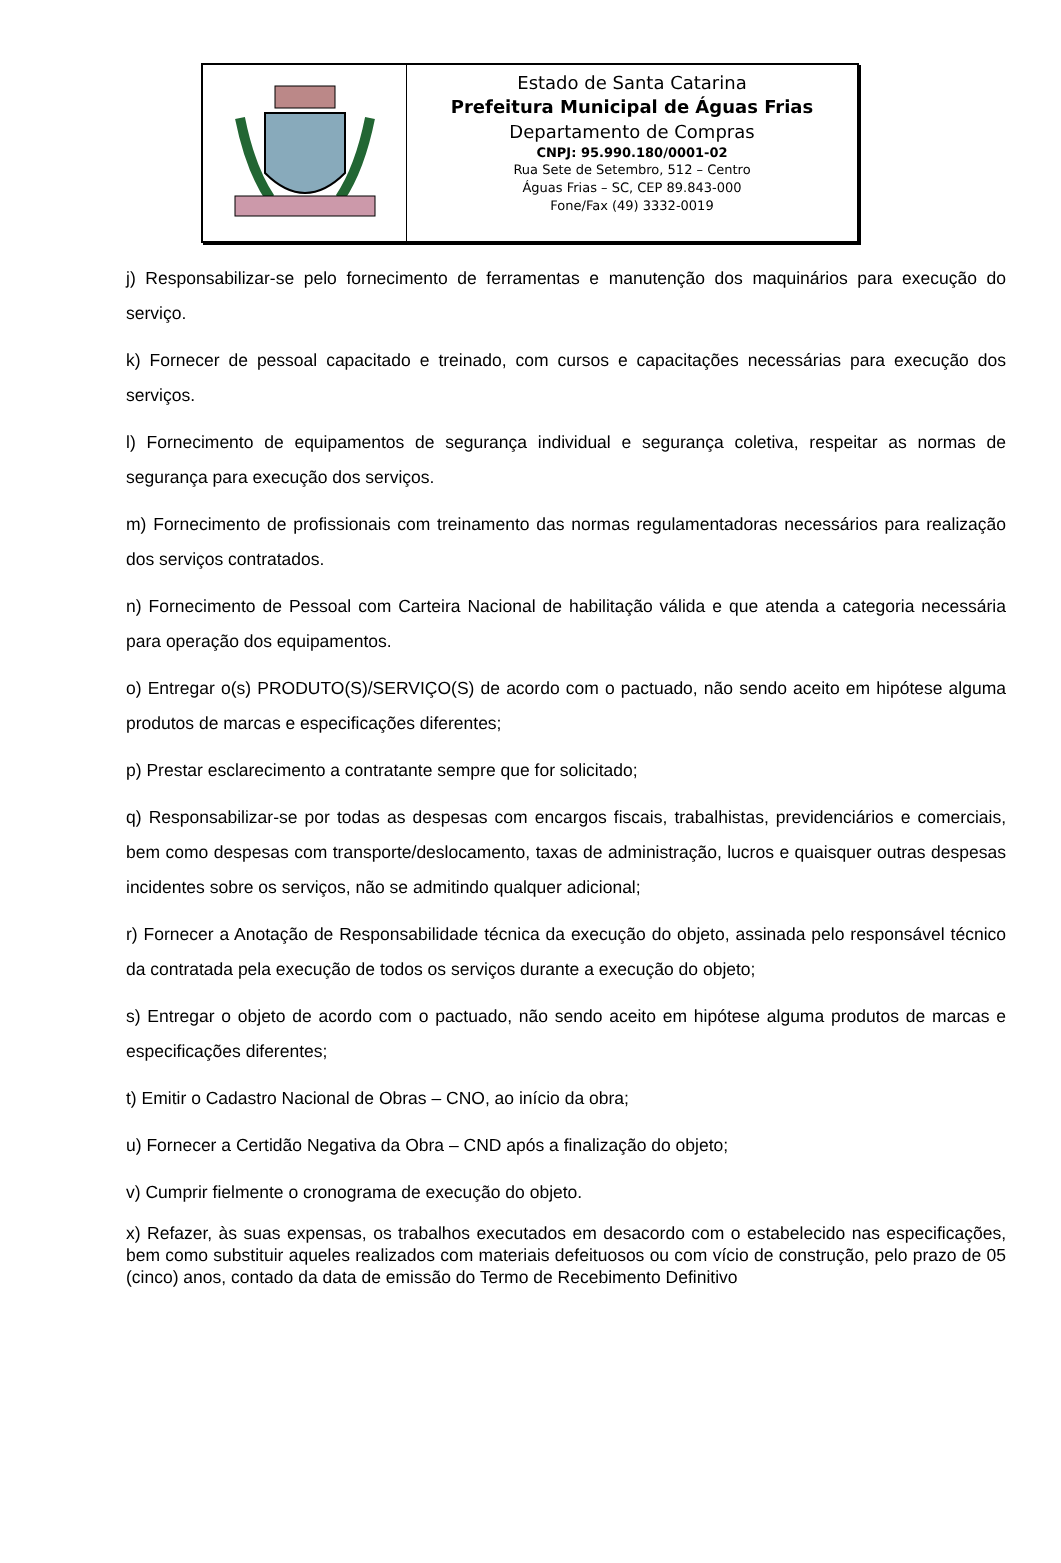Estado de Santa Catarina
Prefeitura Municipal de Águas Frias
Departamento de Compras
CNPJ: 95.990.180/0001-02
Rua Sete de Setembro, 512 – Centro
Águas Frias – SC, CEP 89.843-000
Fone/Fax (49) 3332-0019
j) Responsabilizar-se pelo fornecimento de ferramentas e manutenção dos maquinários para execução do serviço.
k) Fornecer de pessoal capacitado e treinado, com cursos e capacitações necessárias para execução dos serviços.
l) Fornecimento de equipamentos de segurança individual e segurança coletiva, respeitar as normas de segurança para execução dos serviços.
m) Fornecimento de profissionais com treinamento das normas regulamentadoras necessários para realização dos serviços contratados.
n) Fornecimento de Pessoal com Carteira Nacional de habilitação válida e que atenda a categoria necessária para operação dos equipamentos.
o) Entregar o(s) PRODUTO(S)/SERVIÇO(S) de acordo com o pactuado, não sendo aceito em hipótese alguma produtos de marcas e especificações diferentes;
p) Prestar esclarecimento a contratante sempre que for solicitado;
q) Responsabilizar-se por todas as despesas com encargos fiscais, trabalhistas, previdenciários e comerciais, bem como despesas com transporte/deslocamento, taxas de administração, lucros e quaisquer outras despesas incidentes sobre os serviços, não se admitindo qualquer adicional;
r) Fornecer a Anotação de Responsabilidade técnica da execução do objeto, assinada pelo responsável técnico da contratada pela execução de todos os serviços durante a execução do objeto;
s) Entregar o objeto de acordo com o pactuado, não sendo aceito em hipótese alguma produtos de marcas e especificações diferentes;
t) Emitir o Cadastro Nacional de Obras – CNO, ao início da obra;
u) Fornecer a Certidão Negativa da Obra – CND após a finalização do objeto;
v) Cumprir fielmente o cronograma de execução do objeto.
x) Refazer, às suas expensas, os trabalhos executados em desacordo com o estabelecido nas especificações, bem como substituir aqueles realizados com materiais defeituosos ou com vício de construção, pelo prazo de 05 (cinco) anos, contado da data de emissão do Termo de Recebimento Definitivo